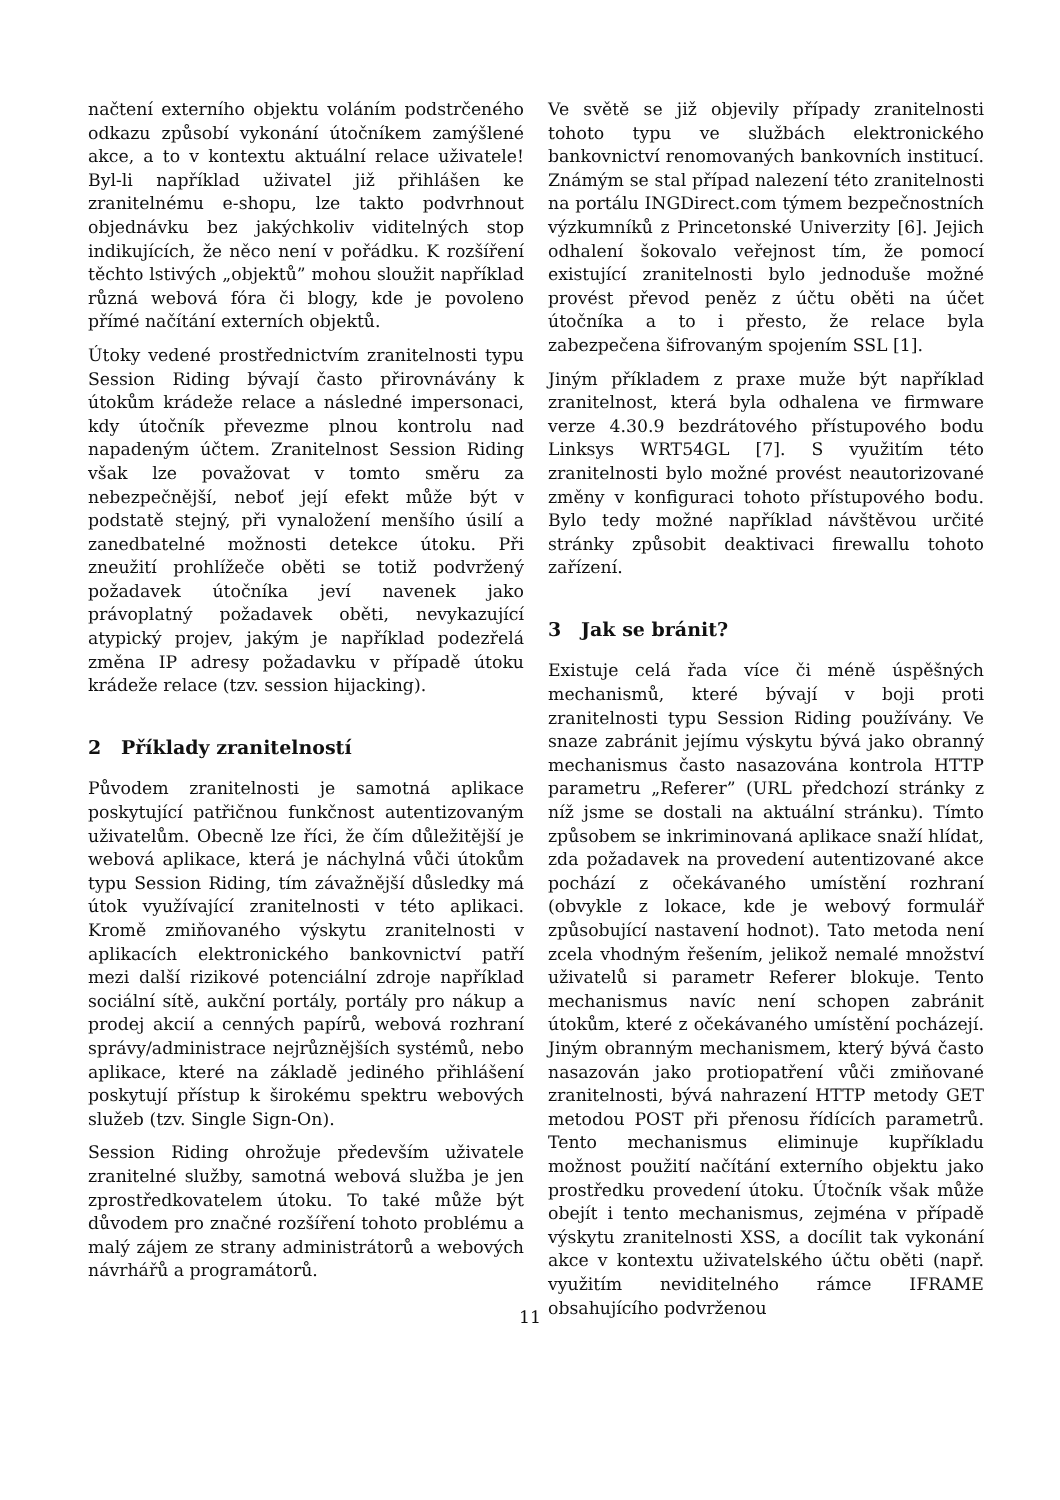načtení externího objektu voláním podstrčeného odkazu způsobí vykonání útočníkem zamýšlené akce, a to v kontextu aktuální relace uživatele! Byl-li například uživatel již přihlášen ke zranitelnému e-shopu, lze takto podvrhnout objednávku bez jakýchkoliv viditelných stop indikujících, že něco není v pořádku. K rozšíření těchto lstivých „objektů” mohou sloužit například různá webová fóra či blogy, kde je povoleno přímé načítání externích objektů.
Útoky vedené prostřednictvím zranitelnosti typu Session Riding bývají často přirovnávány k útokům krádeže relace a následné impersonaci, kdy útočník převezme plnou kontrolu nad napadeným účtem. Zranitelnost Session Riding však lze považovat v tomto směru za nebezpečnější, neboť její efekt může být v podstatě stejný, při vynaložení menšího úsilí a zanedbatelné možnosti detekce útoku. Při zneužití prohlížeče oběti se totiž podvržený požadavek útočníka jeví navenek jako právoplatný požadavek oběti, nevykazující atypický projev, jakým je například podezřelá změna IP adresy požadavku v případě útoku krádeže relace (tzv. session hijacking).
2 Příklady zranitelností
Původem zranitelnosti je samotná aplikace poskytující patřičnou funkčnost autentizovaným uživatelům. Obecně lze říci, že čím důležitější je webová aplikace, která je náchylná vůči útokům typu Session Riding, tím závažnější důsledky má útok využívající zranitelnosti v této aplikaci. Kromě zmiňovaného výskytu zranitelnosti v aplikacích elektronického bankovnictví patří mezi další rizikové potenciální zdroje například sociální sítě, aukční portály, portály pro nákup a prodej akcií a cenných papírů, webová rozhraní správy/administrace nejrůznějších systémů, nebo aplikace, které na základě jediného přihlášení poskytují přístup k širokému spektru webových služeb (tzv. Single Sign-On).
Session Riding ohrožuje především uživatele zranitelné služby, samotná webová služba je jen zprostředkovatelem útoku. To také může být důvodem pro značné rozšíření tohoto problému a malý zájem ze strany administrátorů a webových návrhářů a programátorů.
Ve světě se již objevily případy zranitelnosti tohoto typu ve službách elektronického bankovnictví renomovaných bankovních institucí. Známým se stal případ nalezení této zranitelnosti na portálu INGDirect.com týmem bezpečnostních výzkumníků z Princetonské Univerzity [6]. Jejich odhalení šokovalo veřejnost tím, že pomocí existující zranitelnosti bylo jednoduše možné provést převod peněz z účtu oběti na účet útočníka a to i přesto, že relace byla zabezpečena šifrovaným spojením SSL [1].
Jiným příkladem z praxe muže být například zranitelnost, která byla odhalena ve firmware verze 4.30.9 bezdrátového přístupového bodu Linksys WRT54GL [7]. S využitím této zranitelnosti bylo možné provést neautorizované změny v konfiguraci tohoto přístupového bodu. Bylo tedy možné například návštěvou určité stránky způsobit deaktivaci firewallu tohoto zařízení.
3 Jak se bránit?
Existuje celá řada více či méně úspěšných mechanismů, které bývají v boji proti zranitelnosti typu Session Riding používány. Ve snaze zabránit jejímu výskytu bývá jako obranný mechanismus často nasazována kontrola HTTP parametru „Referer” (URL předchozí stránky z níž jsme se dostali na aktuální stránku). Tímto způsobem se inkriminovaná aplikace snaží hlídat, zda požadavek na provedení autentizované akce pochází z očekávaného umístění rozhraní (obvykle z lokace, kde je webový formulář způsobující nastavení hodnot). Tato metoda není zcela vhodným řešením, jelikož nemalé množství uživatelů si parametr Referer blokuje. Tento mechanismus navíc není schopen zabránit útokům, které z očekávaného umístění pocházejí. Jiným obranným mechanismem, který bývá často nasazován jako protiopatření vůči zmiňované zranitelnosti, bývá nahrazení HTTP metody GET metodou POST při přenosu řídících parametrů. Tento mechanismus eliminuje kupříkladu možnost použití načítání externího objektu jako prostředku provedení útoku. Útočník však může obejít i tento mechanismus, zejména v případě výskytu zranitelnosti XSS, a docílit tak vykonání akce v kontextu uživatelského účtu oběti (např. využitím neviditelného rámce IFRAME obsahujícího podvrženou
11